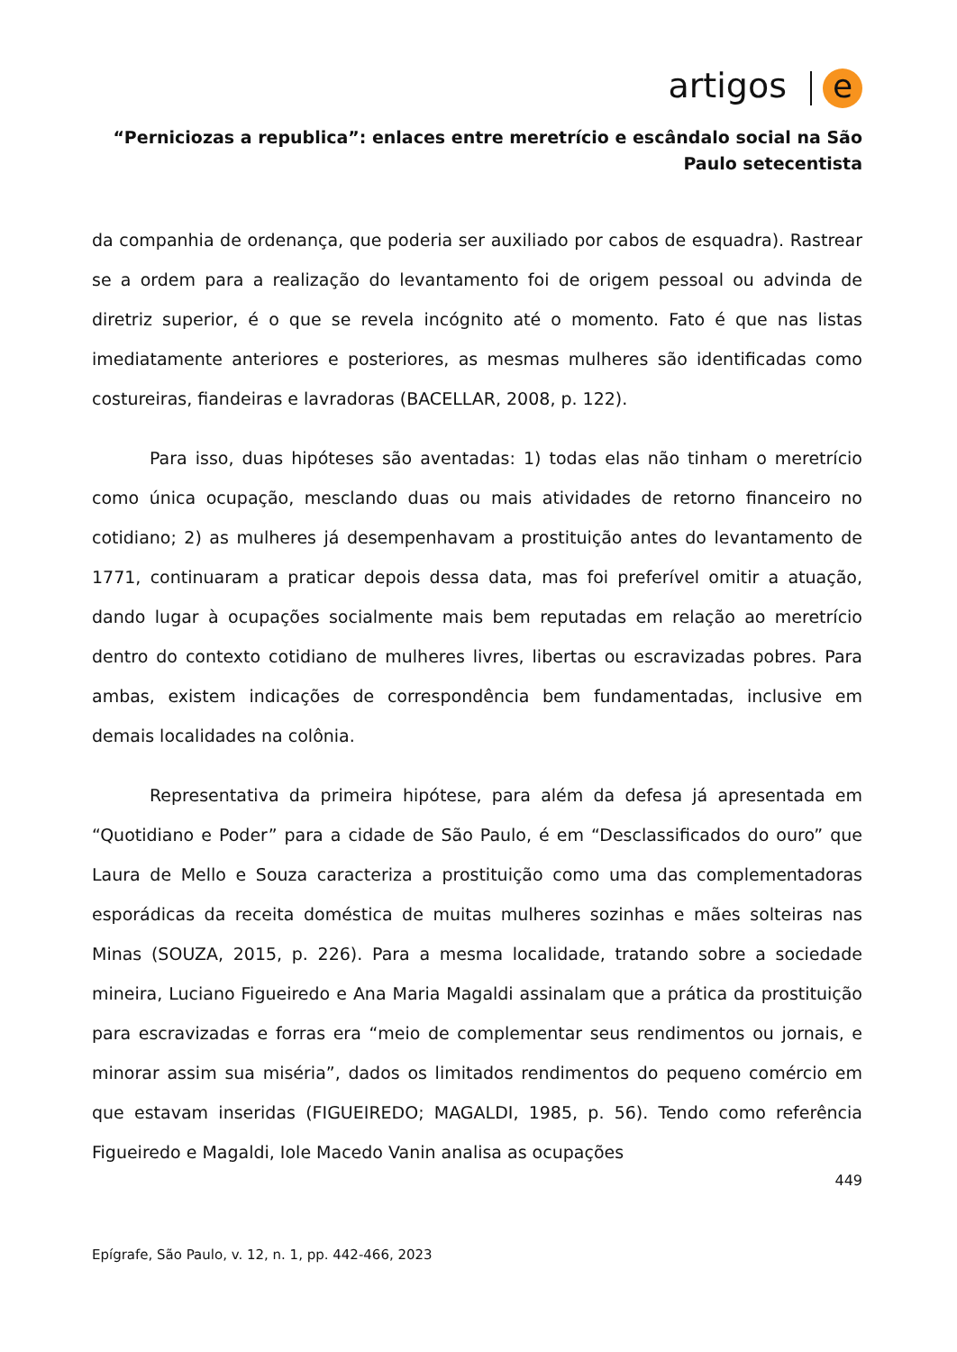artigos e
“Perniciozas a republica”: enlaces entre meretrício e escândalo social na São Paulo setecentista
da companhia de ordenança, que poderia ser auxiliado por cabos de esquadra). Rastrear se a ordem para a realização do levantamento foi de origem pessoal ou advinda de diretriz superior, é o que se revela incógnito até o momento. Fato é que nas listas imediatamente anteriores e posteriores, as mesmas mulheres são identificadas como costureiras, fiandeiras e lavradoras (BACELLAR, 2008, p. 122).
Para isso, duas hipóteses são aventadas: 1) todas elas não tinham o meretrício como única ocupação, mesclando duas ou mais atividades de retorno financeiro no cotidiano; 2) as mulheres já desempenhavam a prostituição antes do levantamento de 1771, continuaram a praticar depois dessa data, mas foi preferível omitir a atuação, dando lugar à ocupações socialmente mais bem reputadas em relação ao meretrício dentro do contexto cotidiano de mulheres livres, libertas ou escravizadas pobres. Para ambas, existem indicações de correspondência bem fundamentadas, inclusive em demais localidades na colônia.
Representativa da primeira hipótese, para além da defesa já apresentada em “Quotidiano e Poder” para a cidade de São Paulo, é em “Desclassificados do ouro” que Laura de Mello e Souza caracteriza a prostituição como uma das complementadoras esporádicas da receita doméstica de muitas mulheres sozinhas e mães solteiras nas Minas (SOUZA, 2015, p. 226). Para a mesma localidade, tratando sobre a sociedade mineira, Luciano Figueiredo e Ana Maria Magaldi assinalam que a prática da prostituição para escravizadas e forras era “meio de complementar seus rendimentos ou jornais, e minorar assim sua miséria”, dados os limitados rendimentos do pequeno comércio em que estavam inseridas (FIGUEIREDO; MAGALDI, 1985, p. 56). Tendo como referência Figueiredo e Magaldi, Iole Macedo Vanin analisa as ocupações
449
Epígrafe, São Paulo, v. 12, n. 1, pp. 442-466, 2023